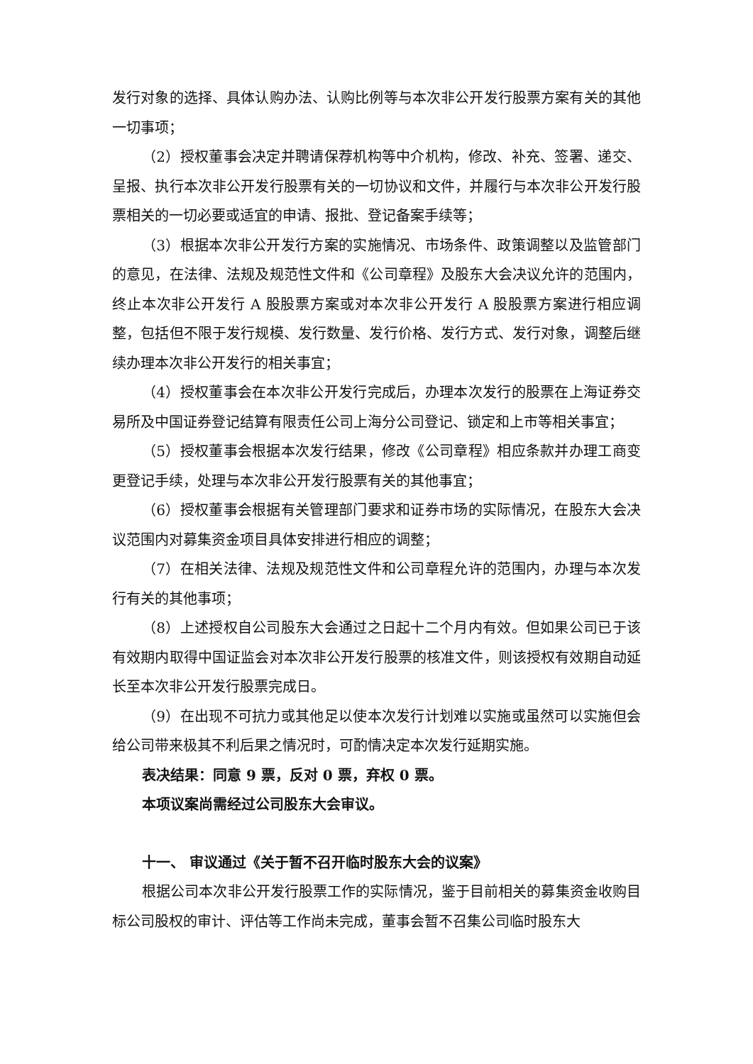发行对象的选择、具体认购办法、认购比例等与本次非公开发行股票方案有关的其他一切事项；
（2）授权董事会决定并聘请保荐机构等中介机构，修改、补充、签署、递交、呈报、执行本次非公开发行股票有关的一切协议和文件，并履行与本次非公开发行股票相关的一切必要或适宜的申请、报批、登记备案手续等；
（3）根据本次非公开发行方案的实施情况、市场条件、政策调整以及监管部门的意见，在法律、法规及规范性文件和《公司章程》及股东大会决议允许的范围内，终止本次非公开发行 A 股股票方案或对本次非公开发行 A 股股票方案进行相应调整，包括但不限于发行规模、发行数量、发行价格、发行方式、发行对象，调整后继续办理本次非公开发行的相关事宜；
（4）授权董事会在本次非公开发行完成后，办理本次发行的股票在上海证券交易所及中国证券登记结算有限责任公司上海分公司登记、锁定和上市等相关事宜；
（5）授权董事会根据本次发行结果，修改《公司章程》相应条款并办理工商变更登记手续，处理与本次非公开发行股票有关的其他事宜；
（6）授权董事会根据有关管理部门要求和证券市场的实际情况，在股东大会决议范围内对募集资金项目具体安排进行相应的调整；
（7）在相关法律、法规及规范性文件和公司章程允许的范围内，办理与本次发行有关的其他事项；
（8）上述授权自公司股东大会通过之日起十二个月内有效。但如果公司已于该有效期内取得中国证监会对本次非公开发行股票的核准文件，则该授权有效期自动延长至本次非公开发行股票完成日。
（9）在出现不可抗力或其他足以使本次发行计划难以实施或虽然可以实施但会给公司带来极其不利后果之情况时，可酌情决定本次发行延期实施。
表决结果：同意 9 票，反对 0 票，弃权 0 票。
本项议案尚需经过公司股东大会审议。
十一、 审议通过《关于暂不召开临时股东大会的议案》
根据公司本次非公开发行股票工作的实际情况，鉴于目前相关的募集资金收购目标公司股权的审计、评估等工作尚未完成，董事会暂不召集公司临时股东大